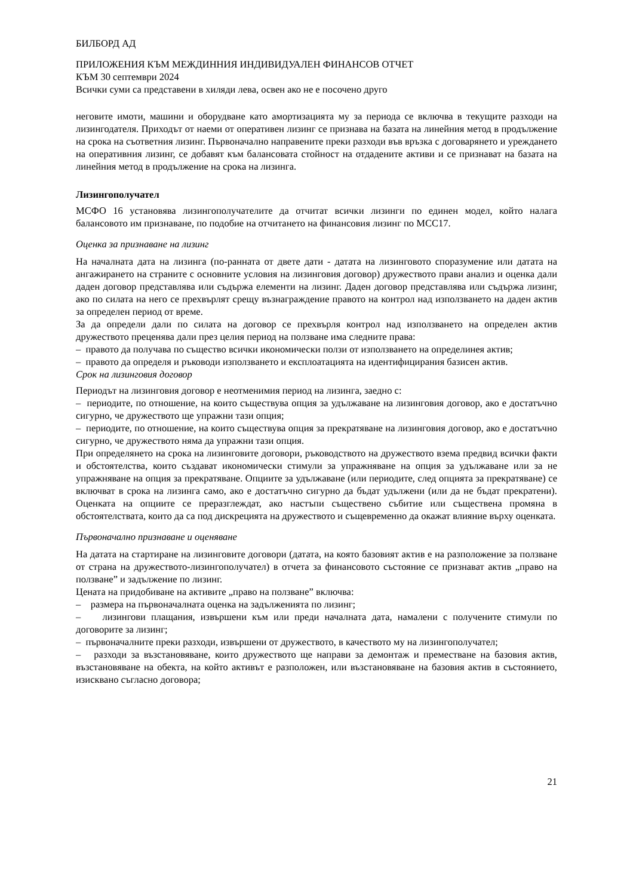БИЛБОРД АД
ПРИЛОЖЕНИЯ КЪМ МЕЖДИННИЯ ИНДИВИДУАЛЕН ФИНАНСОВ ОТЧЕТ
КЪМ 30 септември 2024
Всички суми са представени в хиляди лева, освен ако не е посочено друго
неговите имоти, машини и оборудване като амортизацията му за периода се включва в текущите разходи на лизингодателя. Приходът от наеми от оперативен лизинг се признава на базата на линейния метод в продължение на срока на съответния лизинг. Първоначално направените преки разходи във връзка с договарянето и уреждането на оперативния лизинг, се добавят към балансовата стойност на отдадените активи и се признават на базата на линейния метод в продължение на срока на лизинга.
Лизингополучател
МСФО 16 установява лизингополучателите да отчитат всички лизинги по единен модел, който налага балансовото им признаване, по подобие на отчитането на финансовия лизинг по МСС17.
Оценка за признаване на лизинг
На началната дата на лизинга (по-ранната от двете дати - датата на лизинговото споразумение или датата на ангажирането на страните с основните условия на лизинговия договор) дружеството прави анализ и оценка дали даден договор представлява или съдържа елементи на лизинг. Даден договор представлява или съдържа лизинг, ако по силата на него се прехвърлят срещу възнаграждение правото на контрол над използването на даден актив за определен период от време.
За да определи дали по силата на договор се прехвърля контрол над използването на определен актив дружеството преценява дали през целия период на ползване има следните права:
– правото да получава по същество всички икономически ползи от използването на определинея актив;
– правото да определя и ръководи използването и експлоатацията на идентифицирания базисен актив.
Срок на лизинговия договор
Периодът на лизинговия договор е неотменимия период на лизинга, заедно с:
– периодите, по отношение, на които съществува опция за удължаване на лизинговия договор, ако е достатъчно сигурно, че дружеството ще упражни тази опция;
– периодите, по отношение, на които съществува опция за прекратяване на лизинговия договор, ако е достатъчно сигурно, че дружеството няма да упражни тази опция.
При определянето на срока на лизинговите договори, ръководството на дружеството взема предвид всички факти и обстоятелства, които създават икономически стимули за упражняване на опция за удължаване или за не упражняване на опция за прекратяване. Опциите за удължаване (или периодите, след опцията за прекратяване) се включват в срока на лизинга само, ако е достатъчно сигурно да бъдат удължени (или да не бъдат прекратени). Оценката на опциите се преразглеждат, ако настъпи съществено събитие или съществена промяна в обстоятелствата, които да са под дискрецията на дружеството и същевременно да окажат влияние върху оценката.
Първоначално признаване и оценяване
На датата на стартиране на лизинговите договори (датата, на която базовият актив е на разположение за ползване от страна на дружеството-лизингополучател) в отчета за финансовото състояние се признават актив „право на ползване” и задължение по лизинг.
Цената на придобиване на активите „право на ползване” включва:
– размера на първоначалната оценка на задълженията по лизинг;
– лизингови плащания, извършени към или преди началната дата, намалени с получените стимули по договорите за лизинг;
– първоначалните преки разходи, извършени от дружеството, в качеството му на лизингополучател;
– разходи за възстановяване, които дружеството ще направи за демонтаж и преместване на базовия актив, възстановяване на обекта, на който активът е разположен, или възстановяване на базовия актив в състоянието, изисквано съгласно договора;
21